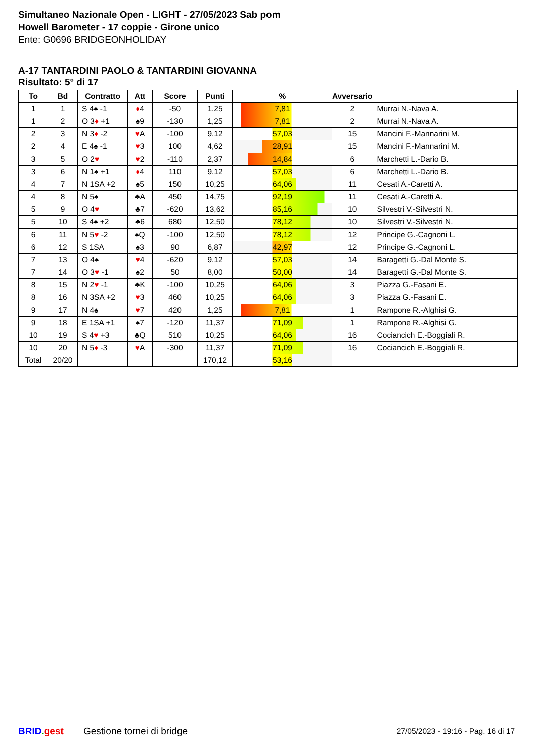Simultaneo Nazionale Open - LIGHT - 27/05/2023 Sab pom
Howell Barometer - 17 coppie - Girone unico
Ente: G0696 BRIDGEONHOLIDAY
A-17 TANTARDINI PAOLO & TANTARDINI GIOVANNA
Risultato: 5° di 17
| To | Bd | Contratto | Att | Score | Punti | % | Avversario | |
| --- | --- | --- | --- | --- | --- | --- | --- | --- |
| 1 | 1 | S 4♠ -1 | ♦ 4 | -50 | 1,25 | 7,81 | 2 | Murrai N.-Nava A. |
| 1 | 2 | O 3 ♦ +1 | ♠9 | -130 | 1,25 | 7,81 | 2 | Murrai N.-Nava A. |
| 2 | 3 | N 3 ♦ -2 | ♥ A | -100 | 9,12 | 57,03 | 15 | Mancini F.-Mannarini M. |
| 2 | 4 | E 4♠ -1 | ♥ 3 | 100 | 4,62 | 28,91 | 15 | Mancini F.-Mannarini M. |
| 3 | 5 | O 2 ♥ | ♥ 2 | -110 | 2,37 | 14,84 | 6 | Marchetti L.-Dario B. |
| 3 | 6 | N 1♠ +1 | ♦ 4 | 110 | 9,12 | 57,03 | 6 | Marchetti L.-Dario B. |
| 4 | 7 | N 1SA +2 | ♠5 | 150 | 10,25 | 64,06 | 11 | Cesati A.-Caretti A. |
| 4 | 8 | N 5♠ | ♣A | 450 | 14,75 | 92,19 | 11 | Cesati A.-Caretti A. |
| 5 | 9 | O 4 ♥ | ♣7 | -620 | 13,62 | 85,16 | 10 | Silvestri V.-Silvestri N. |
| 5 | 10 | S 4♠ +2 | ♣6 | 680 | 12,50 | 78,12 | 10 | Silvestri V.-Silvestri N. |
| 6 | 11 | N 5 ♥ -2 | ♠Q | -100 | 12,50 | 78,12 | 12 | Principe G.-Cagnoni L. |
| 6 | 12 | S 1SA | ♠3 | 90 | 6,87 | 42,97 | 12 | Principe G.-Cagnoni L. |
| 7 | 13 | O 4♠ | ♥ 4 | -620 | 9,12 | 57,03 | 14 | Baragetti G.-Dal Monte S. |
| 7 | 14 | O 3 ♥ -1 | ♠2 | 50 | 8,00 | 50,00 | 14 | Baragetti G.-Dal Monte S. |
| 8 | 15 | N 2 ♥ -1 | ♣K | -100 | 10,25 | 64,06 | 3 | Piazza G.-Fasani E. |
| 8 | 16 | N 3SA +2 | ♥ 3 | 460 | 10,25 | 64,06 | 3 | Piazza G.-Fasani E. |
| 9 | 17 | N 4♠ | ♥ 7 | 420 | 1,25 | 7,81 | 1 | Rampone R.-Alghisi G. |
| 9 | 18 | E 1SA +1 | ♠7 | -120 | 11,37 | 71,09 | 1 | Rampone R.-Alghisi G. |
| 10 | 19 | S 4 ♥ +3 | ♣Q | 510 | 10,25 | 64,06 | 16 | Cociancich E.-Boggiali R. |
| 10 | 20 | N 5 ♦ -3 | ♥ A | -300 | 11,37 | 71,09 | 16 | Cociancich E.-Boggiali R. |
| Total | 20/20 | | | | 170,12 | 53,16 | | |
BRID. gest Gestione tornei di bridge 27/05/2023 - 19:16 - Pag. 16 di 17